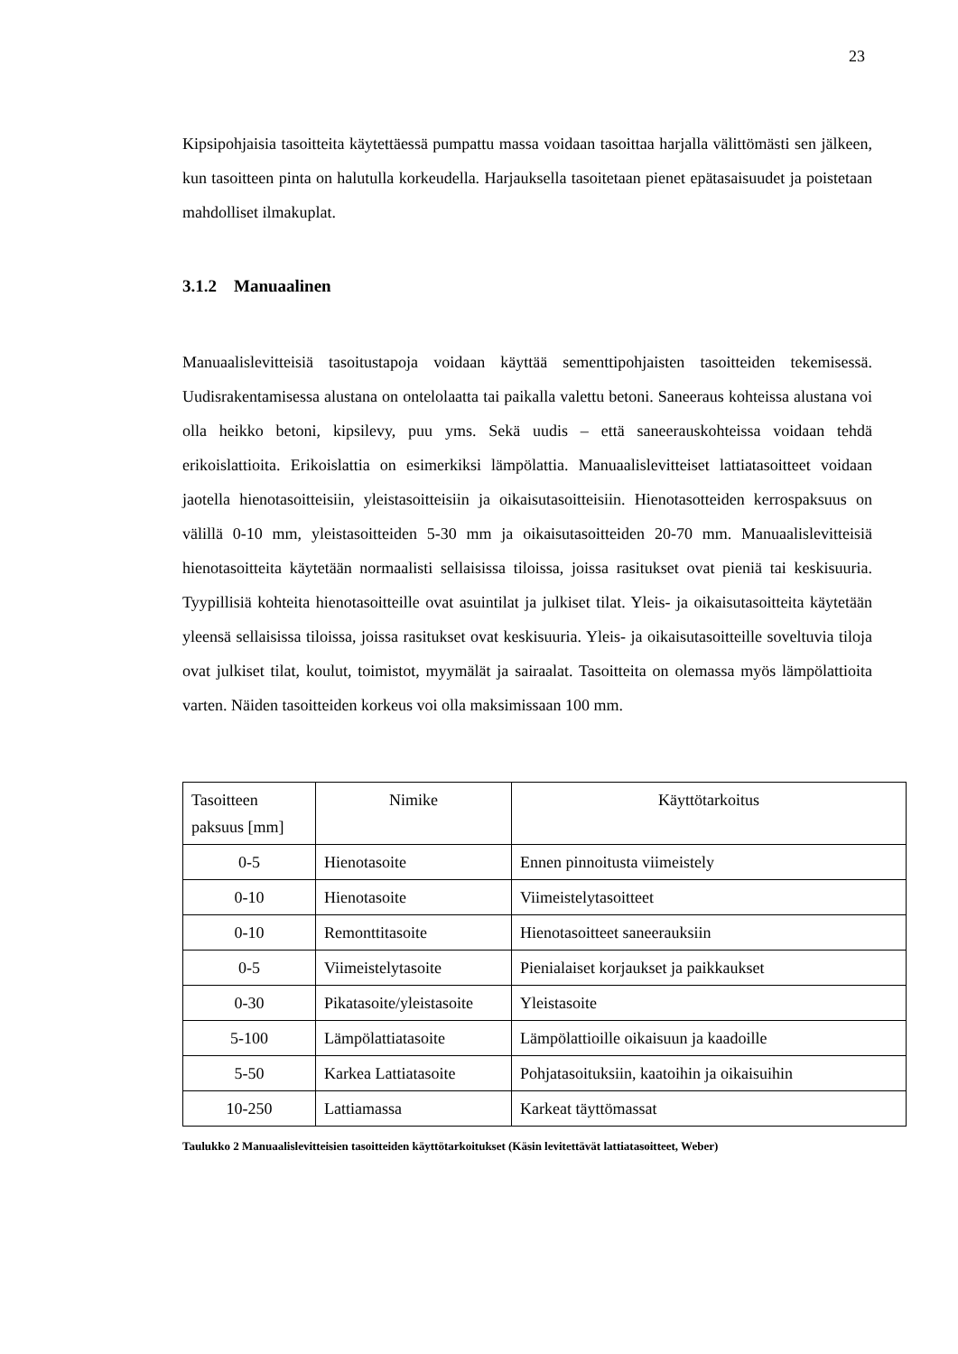23
Kipsipohjaisia tasoitteita käytettäessä pumpattu massa voidaan tasoittaa harjalla välittömästi sen jälkeen, kun tasoitteen pinta on halutulla korkeudella. Harjauksella tasoitetaan pienet epätasaisuudet ja poistetaan mahdolliset ilmakuplat.
3.1.2 Manuaalinen
Manuaalislevitteisiä tasoitustapoja voidaan käyttää sementtipohjaisten tasoitteiden tekemisessä. Uudisrakentamisessa alustana on ontelolaatta tai paikalla valettu betoni. Saneeraus kohteissa alustana voi olla heikko betoni, kipsilevy, puu yms. Sekä uudis – että saneerauskohteissa voidaan tehdä erikoislattioita. Erikoislattia on esimerkiksi lämpölattia. Manuaalislevitteiset lattiatasoitteet voidaan jaotella hienotasoitteisiin, yleistasoitteisiin ja oikaisutasoitteisiin. Hienotasotteiden kerrospaksuus on välillä 0-10 mm, yleistasoitteiden 5-30 mm ja oikaisutasoitteiden 20-70 mm. Manuaalislevitteisiä hienotasoitteita käytetään normaalisti sellaisissa tiloissa, joissa rasitukset ovat pieniä tai keskisuuria. Tyypillisiä kohteita hienotasoitteille ovat asuintilat ja julkiset tilat. Yleis- ja oikaisutasoitteita käytetään yleensä sellaisissa tiloissa, joissa rasitukset ovat keskisuuria. Yleis- ja oikaisutasoitteille soveltuvia tiloja ovat julkiset tilat, koulut, toimistot, myymälät ja sairaalat. Tasoitteita on olemassa myös lämpölattioita varten. Näiden tasoitteiden korkeus voi olla maksimissaan 100 mm.
| Tasoitteen paksuus [mm] | Nimike | Käyttötarkoitus |
| --- | --- | --- |
| 0-5 | Hienotasoite | Ennen pinnoitusta viimeistely |
| 0-10 | Hienotasoite | Viimeistelytasoitteet |
| 0-10 | Remonttitasoite | Hienotasoitteet saneerauksiin |
| 0-5 | Viimeistelytasoite | Pienialaiset korjaukset ja paikkaukset |
| 0-30 | Pikatasoite/yleistasoite | Yleistasoite |
| 5-100 | Lämpölattiatasoite | Lämpölattioille oikaisuun ja kaadoille |
| 5-50 | Karkea Lattiatasoite | Pohjatasoituksiin, kaatoihin ja oikaisuihin |
| 10-250 | Lattiamassa | Karkeat täyttömassat |
Taulukko 2 Manuaalislevitteisien tasoitteiden käyttötarkoitukset (Käsin levitettävät lattiatasoitteet, Weber)